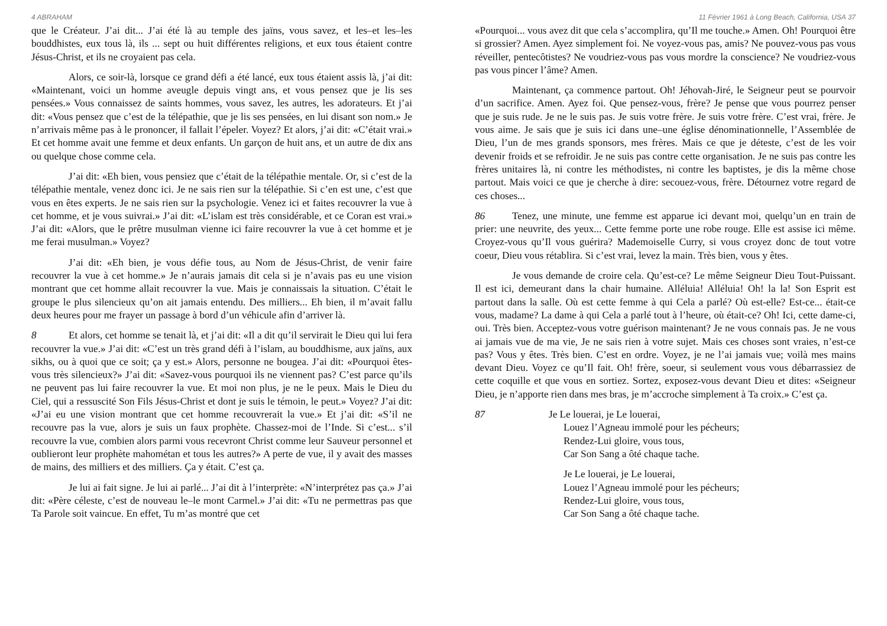4 ABRAHAM
que le Créateur. J’ai dit... J’ai été là au temple des jaïns, vous savez, et les–et les–les bouddhistes, eux tous là, ils ... sept ou huit différentes religions, et eux tous étaient contre Jésus-Christ, et ils ne croyaient pas cela.
Alors, ce soir-là, lorsque ce grand défi a été lancé, eux tous étaient assis là, j’ai dit: «Maintenant, voici un homme aveugle depuis vingt ans, et vous pensez que je lis ses pensées.» Vous connaissez de saints hommes, vous savez, les autres, les adorateurs. Et j’ai dit: «Vous pensez que c’est de la télépathie, que je lis ses pensées, en lui disant son nom.» Je n’arrivais même pas à le prononcer, il fallait l’épeler. Voyez? Et alors, j’ai dit: «C’était vrai.» Et cet homme avait une femme et deux enfants. Un garçon de huit ans, et un autre de dix ans ou quelque chose comme cela.
J’ai dit: «Eh bien, vous pensiez que c’était de la télépathie mentale. Or, si c’est de la télépathie mentale, venez donc ici. Je ne sais rien sur la télépathie. Si c’en est une, c’est que vous en êtes experts. Je ne sais rien sur la psychologie. Venez ici et faites recouvrer la vue à cet homme, et je vous suivrai.» J’ai dit: «L’islam est très considérable, et ce Coran est vrai.» J’ai dit: «Alors, que le prêtre musulman vienne ici faire recouvrer la vue à cet homme et je me ferai musulman.» Voyez?
J’ai dit: «Eh bien, je vous défie tous, au Nom de Jésus-Christ, de venir faire recouvrer la vue à cet homme.» Je n’aurais jamais dit cela si je n’avais pas eu une vision montrant que cet homme allait recouvrer la vue. Mais je connaissais la situation. C’était le groupe le plus silencieux qu’on ait jamais entendu. Des milliers... Eh bien, il m’avait fallu deux heures pour me frayer un passage à bord d’un véhicule afin d’arriver là.
8 Et alors, cet homme se tenait là, et j’ai dit: «Il a dit qu’il servirait le Dieu qui lui fera recouvrer la vue.» J’ai dit: «C’est un très grand défi à l’islam, au bouddhisme, aux jaïns, aux sikhs, ou à quoi que ce soit; ça y est.» Alors, personne ne bougea. J’ai dit: «Pourquoi êtes-vous très silencieux?» J’ai dit: «Savez-vous pourquoi ils ne viennent pas? C’est parce qu’ils ne peuvent pas lui faire recouvrer la vue. Et moi non plus, je ne le peux. Mais le Dieu du Ciel, qui a ressuscité Son Fils Jésus-Christ et dont je suis le témoin, le peut.» Voyez? J’ai dit: «J’ai eu une vision montrant que cet homme recouvrerait la vue.» Et j’ai dit: «S’il ne recouvre pas la vue, alors je suis un faux prophète. Chassez-moi de l’Inde. Si c’est... s’il recouvre la vue, combien alors parmi vous recevront Christ comme leur Sauveur personnel et oublieront leur prophète mahométan et tous les autres?» A perte de vue, il y avait des masses de mains, des milliers et des milliers. Ça y était. C’est ça.
Je lui ai fait signe. Je lui ai parlé... J’ai dit à l’interprète: «N’interprétez pas ça.» J’ai dit: «Père céleste, c’est de nouveau le–le mont Carmel.» J’ai dit: «Tu ne permettras pas que Ta Parole soit vaincue. En effet, Tu m’as montré que cet
11 Février 1961 à Long Beach, California, USA 37
«Pourquoi... vous avez dit que cela s’accomplira, qu’Il me touche.» Amen. Oh! Pourquoi être si grossier? Amen. Ayez simplement foi. Ne voyez-vous pas, amis? Ne pouvez-vous pas vous réveiller, pentecôtistes? Ne voudriez-vous pas vous mordre la conscience? Ne voudriez-vous pas vous pincer l’âme? Amen.
Maintenant, ça commence partout. Oh! Jéhovah-Jiré, le Seigneur peut se pourvoir d’un sacrifice. Amen. Ayez foi. Que pensez-vous, frère? Je pense que vous pourrez penser que je suis rude. Je ne le suis pas. Je suis votre frère. Je suis votre frère. C’est vrai, frère. Je vous aime. Je sais que je suis ici dans une–une église dénominationnelle, l’Assemblée de Dieu, l’un de mes grands sponsors, mes frères. Mais ce que je déteste, c’est de les voir devenir froids et se refroidir. Je ne suis pas contre cette organisation. Je ne suis pas contre les frères unitaires là, ni contre les méthodistes, ni contre les baptistes, je dis la même chose partout. Mais voici ce que je cherche à dire: secouez-vous, frère. Détournez votre regard de ces choses...
86 Tenez, une minute, une femme est apparue ici devant moi, quelqu’un en train de prier: une neuvrite, des yeux... Cette femme porte une robe rouge. Elle est assise ici même. Croyez-vous qu’Il vous guérira? Mademoiselle Curry, si vous croyez donc de tout votre coeur, Dieu vous rétablira. Si c’est vrai, levez la main. Très bien, vous y êtes.
Je vous demande de croire cela. Qu’est-ce? Le même Seigneur Dieu Tout-Puissant. Il est ici, demeurant dans la chair humaine. Alléluia! Alléluia! Oh! la la! Son Esprit est partout dans la salle. Où est cette femme à qui Cela a parlé? Où est-elle? Est-ce... était-ce vous, madame? La dame à qui Cela a parlé tout à l’heure, où était-ce? Oh! Ici, cette dame-ci, oui. Très bien. Acceptez-vous votre guérison maintenant? Je ne vous connais pas. Je ne vous ai jamais vue de ma vie, Je ne sais rien à votre sujet. Mais ces choses sont vraies, n’est-ce pas? Vous y êtes. Très bien. C’est en ordre. Voyez, je ne l’ai jamais vue; voilà mes mains devant Dieu. Voyez ce qu’Il fait. Oh! frère, soeur, si seulement vous vous débarrassiez de cette coquille et que vous en sortiez. Sortez, exposez-vous devant Dieu et dites: «Seigneur Dieu, je n’apporte rien dans mes bras, je m’accroche simplement à Ta croix.» C’est ça.
87 Je Le louerai, je Le louerai,
Louez l’Agneau immolé pour les pécheurs;
Rendez-Lui gloire, vous tous,
Car Son Sang a ôté chaque tache.
Je Le louerai, je Le louerai,
Louez l’Agneau immolé pour les pécheurs;
Rendez-Lui gloire, vous tous,
Car Son Sang a ôté chaque tache.